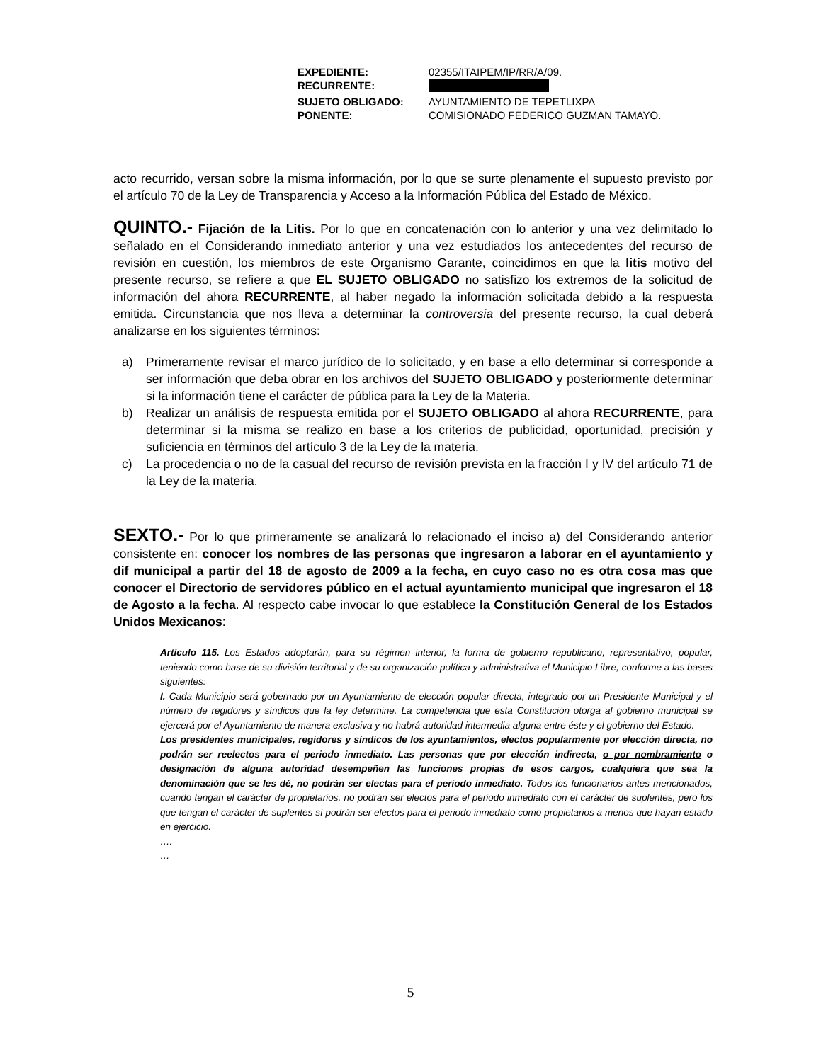| EXPEDIENTE: | 02355/ITAIPEM/IP/RR/A/09. |
| RECURRENTE: | |
| SUJETO OBLIGADO: | AYUNTAMIENTO DE TEPETLIXPA |
| PONENTE: | COMISIONADO FEDERICO GUZMAN TAMAYO. |
acto recurrido, versan sobre la misma información, por lo que se surte plenamente el supuesto previsto por el artículo 70 de la Ley de Transparencia y Acceso a la Información Pública del Estado de México.
QUINTO.- Fijación de la Litis. Por lo que en concatenación con lo anterior y una vez delimitado lo señalado en el Considerando inmediato anterior y una vez estudiados los antecedentes del recurso de revisión en cuestión, los miembros de este Organismo Garante, coincidimos en que la litis motivo del presente recurso, se refiere a que EL SUJETO OBLIGADO no satisfizo los extremos de la solicitud de información del ahora RECURRENTE, al haber negado la información solicitada debido a la respuesta emitida. Circunstancia que nos lleva a determinar la controversia del presente recurso, la cual deberá analizarse en los siguientes términos:
a) Primeramente revisar el marco jurídico de lo solicitado, y en base a ello determinar si corresponde a ser información que deba obrar en los archivos del SUJETO OBLIGADO y posteriormente determinar si la información tiene el carácter de pública para la Ley de la Materia.
b) Realizar un análisis de respuesta emitida por el SUJETO OBLIGADO al ahora RECURRENTE, para determinar si la misma se realizo en base a los criterios de publicidad, oportunidad, precisión y suficiencia en términos del artículo 3 de la Ley de la materia.
c) La procedencia o no de la casual del recurso de revisión prevista en la fracción I y IV del artículo 71 de la Ley de la materia.
SEXTO.- Por lo que primeramente se analizará lo relacionado el inciso a) del Considerando anterior consistente en: conocer los nombres de las personas que ingresaron a laborar en el ayuntamiento y dif municipal a partir del 18 de agosto de 2009 a la fecha, en cuyo caso no es otra cosa mas que conocer el Directorio de servidores público en el actual ayuntamiento municipal que ingresaron el 18 de Agosto a la fecha. Al respecto cabe invocar lo que establece la Constitución General de los Estados Unidos Mexicanos:
Artículo 115. Los Estados adoptarán, para su régimen interior, la forma de gobierno republicano, representativo, popular, teniendo como base de su división territorial y de su organización política y administrativa el Municipio Libre, conforme a las bases siguientes:
I. Cada Municipio será gobernado por un Ayuntamiento de elección popular directa, integrado por un Presidente Municipal y el número de regidores y síndicos que la ley determine. La competencia que esta Constitución otorga al gobierno municipal se ejercerá por el Ayuntamiento de manera exclusiva y no habrá autoridad intermedia alguna entre éste y el gobierno del Estado.
Los presidentes municipales, regidores y síndicos de los ayuntamientos, electos popularmente por elección directa, no podrán ser reelectos para el periodo inmediato. Las personas que por elección indirecta, o por nombramiento o designación de alguna autoridad desempeñen las funciones propias de esos cargos, cualquiera que sea la denominación que se les dé, no podrán ser electas para el periodo inmediato. Todos los funcionarios antes mencionados, cuando tengan el carácter de propietarios, no podrán ser electos para el periodo inmediato con el carácter de suplentes, pero los que tengan el carácter de suplentes sí podrán ser electos para el periodo inmediato como propietarios a menos que hayan estado en ejercicio.
….
…
5